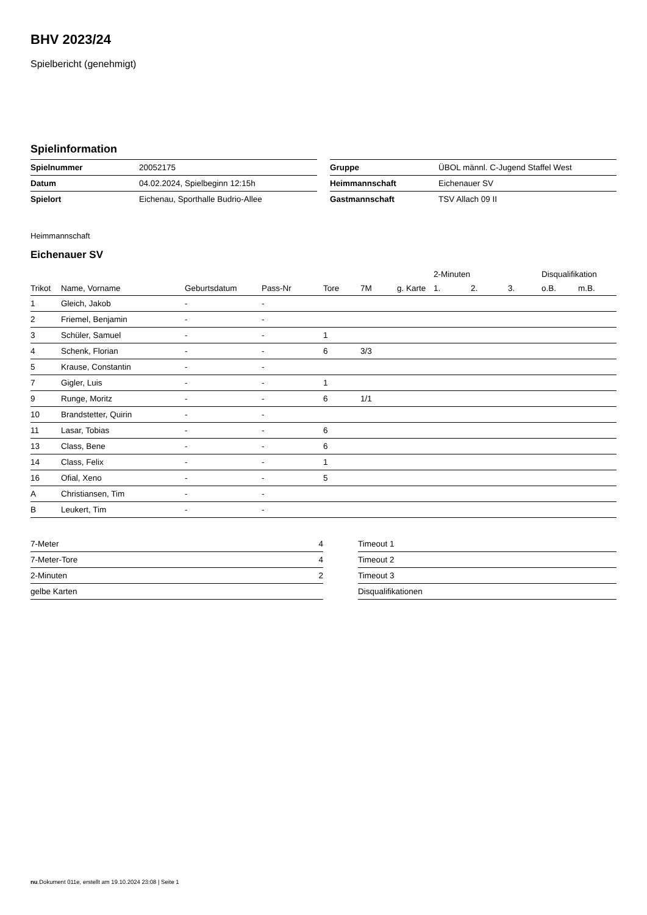BHV 2023/24
Spielbericht (genehmigt)
Spielinformation
| Spielnummer | 20052175 |
| Datum | 04.02.2024, Spielbeginn 12:15h |
| Spielort | Eichenau, Sporthalle Budrio-Allee |
| Gruppe | ÜBOL männl. C-Jugend Staffel West |
| Heimmannschaft | Eichenauer SV |
| Gastmannschaft | TSV Allach 09 II |
Heimmannschaft
Eichenauer SV
| | | | | | | | 2-Minuten | | | Disqualifikation | |
| --- | --- | --- | --- | --- | --- | --- | --- | --- | --- | --- | --- |
| Trikot | Name, Vorname | Geburtsdatum | Pass-Nr | Tore | 7M | g. Karte | 1. | 2. | 3. | o.B. | m.B. |
| 1 | Gleich, Jakob | - | - | | | | | | | | |
| 2 | Friemel, Benjamin | - | - | | | | | | | | |
| 3 | Schüler, Samuel | - | - | 1 | | | | | | | |
| 4 | Schenk, Florian | - | - | 6 | 3/3 | | | | | | |
| 5 | Krause, Constantin | - | - | | | | | | | | |
| 7 | Gigler, Luis | - | - | 1 | | | | | | | |
| 9 | Runge, Moritz | - | - | 6 | 1/1 | | | | | | |
| 10 | Brandstetter, Quirin | - | - | | | | | | | | |
| 11 | Lasar, Tobias | - | - | 6 | | | | | | | |
| 13 | Class, Bene | - | - | 6 | | | | | | | |
| 14 | Class, Felix | - | - | 1 | | | | | | | |
| 16 | Ofial, Xeno | - | - | 5 | | | | | | | |
| A | Christiansen, Tim | - | - | | | | | | | | |
| B | Leukert, Tim | - | - | | | | | | | | |
| 7-Meter | 4 |
| 7-Meter-Tore | 4 |
| 2-Minuten | 2 |
| gelbe Karten | |
| Timeout 1 |
| Timeout 2 |
| Timeout 3 |
| Disqualifikationen |
nu.Dokument 011e, erstellt am 19.10.2024 23:08 | Seite 1